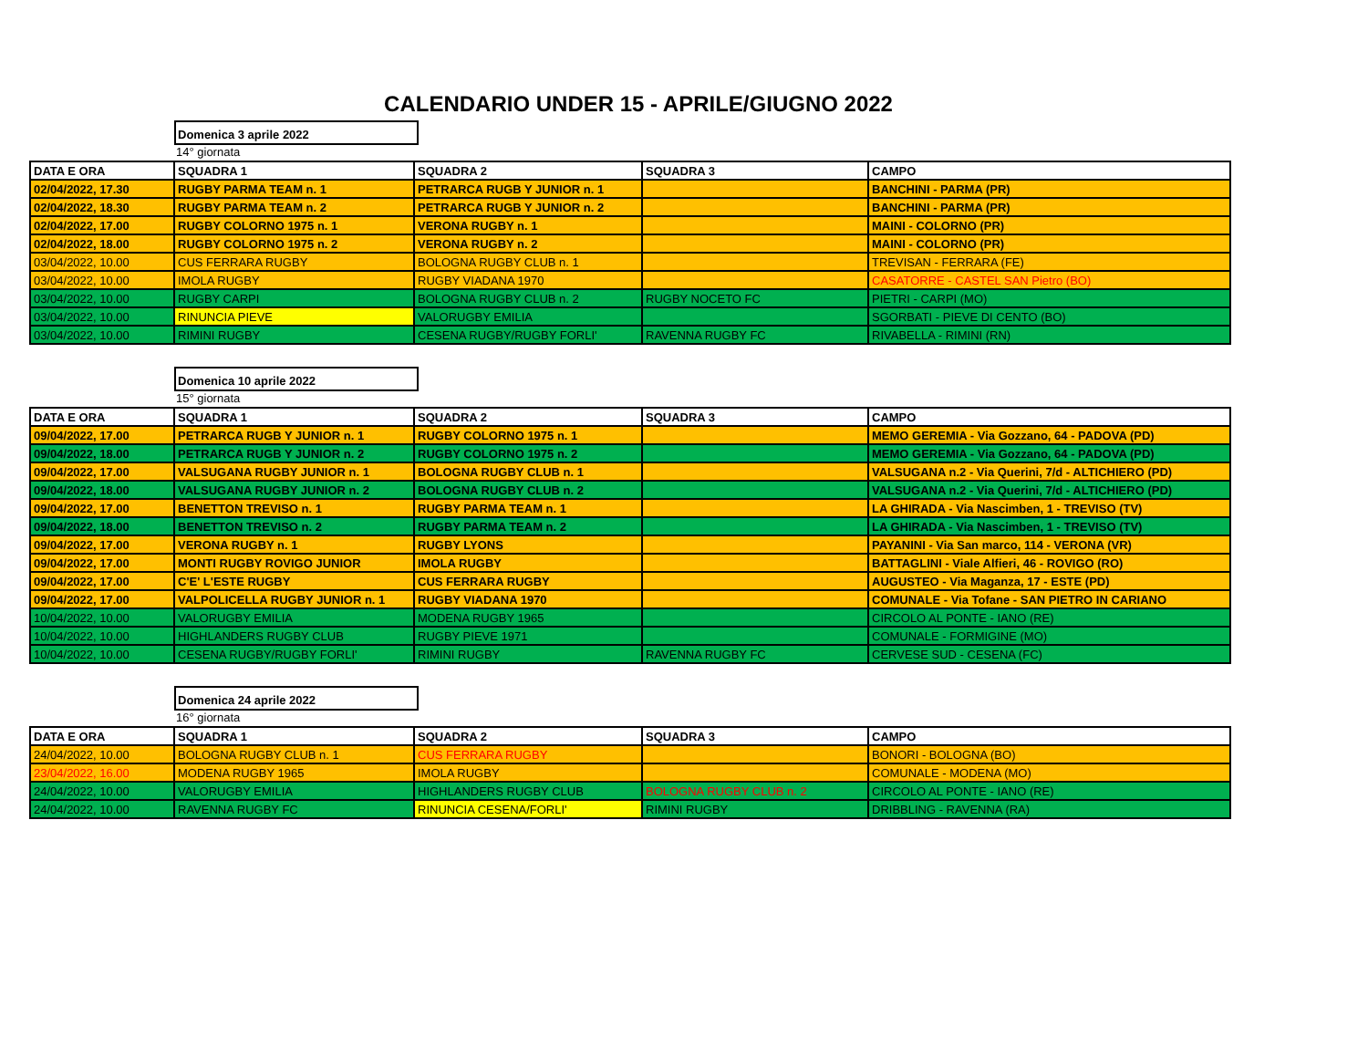CALENDARIO UNDER 15 - APRILE/GIUGNO 2022
Domenica 3 aprile 2022
14° giornata
| DATA E ORA | SQUADRA 1 | SQUADRA 2 | SQUADRA 3 | CAMPO |
| --- | --- | --- | --- | --- |
| 02/04/2022, 17.30 | RUGBY PARMA TEAM n. 1 | PETRARCA RUGB Y JUNIOR n. 1 | | BANCHINI - PARMA (PR) |
| 02/04/2022, 18.30 | RUGBY PARMA TEAM n. 2 | PETRARCA RUGB Y JUNIOR n. 2 | | BANCHINI - PARMA (PR) |
| 02/04/2022, 17.00 | RUGBY COLORNO 1975 n. 1 | VERONA RUGBY n. 1 | | MAINI - COLORNO (PR) |
| 02/04/2022, 18.00 | RUGBY COLORNO 1975 n. 2 | VERONA RUGBY n. 2 | | MAINI - COLORNO (PR) |
| 03/04/2022, 10.00 | CUS FERRARA RUGBY | BOLOGNA RUGBY CLUB n. 1 | | TREVISAN - FERRARA (FE) |
| 03/04/2022, 10.00 | IMOLA RUGBY | RUGBY VIADANA 1970 | | CASATORRE - CASTEL SAN Pietro (BO) |
| 03/04/2022, 10.00 | RUGBY CARPI | BOLOGNA RUGBY CLUB n. 2 | RUGBY NOCETO FC | PIETRI - CARPI (MO) |
| 03/04/2022, 10.00 | RINUNCIA PIEVE | VALORUGBY EMILIA | | SGORBATI - PIEVE DI CENTO (BO) |
| 03/04/2022, 10.00 | RIMINI RUGBY | CESENA RUGBY/RUGBY FORLI' | RAVENNA RUGBY FC | RIVABELLA - RIMINI (RN) |
Domenica 10 aprile 2022
15° giornata
| DATA E ORA | SQUADRA 1 | SQUADRA 2 | SQUADRA 3 | CAMPO |
| --- | --- | --- | --- | --- |
| 09/04/2022, 17.00 | PETRARCA RUGB Y JUNIOR n. 1 | RUGBY COLORNO 1975 n. 1 | | MEMO GEREMIA - Via Gozzano, 64 - PADOVA (PD) |
| 09/04/2022, 18.00 | PETRARCA RUGB Y JUNIOR n. 2 | RUGBY COLORNO 1975 n. 2 | | MEMO GEREMIA - Via Gozzano, 64 - PADOVA (PD) |
| 09/04/2022, 17.00 | VALSUGANA RUGBY JUNIOR n. 1 | BOLOGNA RUGBY CLUB n. 1 | | VALSUGANA n.2 - Via Querini, 7/d - ALTICHIERO (PD) |
| 09/04/2022, 18.00 | VALSUGANA RUGBY JUNIOR n. 2 | BOLOGNA RUGBY CLUB n. 2 | | VALSUGANA n.2 - Via Querini, 7/d - ALTICHIERO (PD) |
| 09/04/2022, 17.00 | BENETTON TREVISO n. 1 | RUGBY PARMA TEAM n. 1 | | LA GHIRADA - Via Nascimben, 1 - TREVISO (TV) |
| 09/04/2022, 18.00 | BENETTON TREVISO n. 2 | RUGBY PARMA TEAM n. 2 | | LA GHIRADA - Via Nascimben, 1 - TREVISO (TV) |
| 09/04/2022, 17.00 | VERONA RUGBY n. 1 | RUGBY LYONS | | PAYANINI - Via San marco, 114 - VERONA (VR) |
| 09/04/2022, 17.00 | MONTI RUGBY ROVIGO JUNIOR | IMOLA RUGBY | | BATTAGLINI - Viale Alfieri, 46 - ROVIGO (RO) |
| 09/04/2022, 17.00 | C'E' L'ESTE RUGBY | CUS FERRARA RUGBY | | AUGUSTEO - Via Maganza, 17 - ESTE (PD) |
| 09/04/2022, 17.00 | VALPOLICELLA RUGBY JUNIOR n. 1 | RUGBY VIADANA 1970 | | COMUNALE - Via Tofane - SAN PIETRO IN CARIANO |
| 10/04/2022, 10.00 | VALORUGBY EMILIA | MODENA RUGBY 1965 | | CIRCOLO AL PONTE - IANO (RE) |
| 10/04/2022, 10.00 | HIGHLANDERS RUGBY CLUB | RUGBY PIEVE 1971 | | COMUNALE - FORMIGINE (MO) |
| 10/04/2022, 10.00 | CESENA RUGBY/RUGBY FORLI' | RIMINI RUGBY | RAVENNA RUGBY FC | CERVESE SUD - CESENA (FC) |
Domenica 24 aprile 2022
16° giornata
| DATA E ORA | SQUADRA 1 | SQUADRA 2 | SQUADRA 3 | CAMPO |
| --- | --- | --- | --- | --- |
| 24/04/2022, 10.00 | BOLOGNA RUGBY CLUB n. 1 | CUS FERRARA RUGBY | | BONORI - BOLOGNA (BO) |
| 23/04/2022, 16.00 | MODENA RUGBY 1965 | IMOLA RUGBY | | COMUNALE - MODENA (MO) |
| 24/04/2022, 10.00 | VALORUGBY EMILIA | HIGHLANDERS RUGBY CLUB | BOLOGNA RUGBY CLUB n. 2 | CIRCOLO AL PONTE - IANO (RE) |
| 24/04/2022, 10.00 | RAVENNA RUGBY FC | RINUNCIA CESENA/FORLI' | RIMINI RUGBY | DRIBBLING - RAVENNA (RA) |